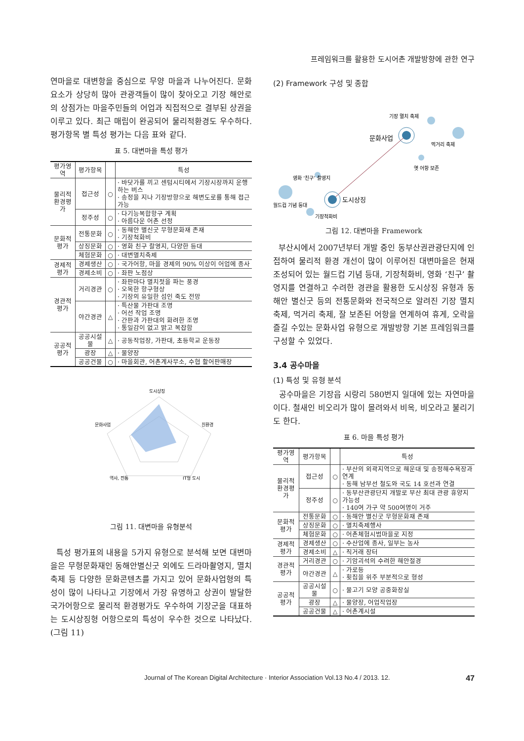프레임워크를 활용한 도시어촌 개발방향에 관한 연구
연마을로 대변항을 중심으로 무양 마을과 나누어진다. 문화 요소가 상당히 많아 관광객들이 많이 찾아오고 기장 해안로의 상점가는 마을주민들의 어업과 직접적으로 결부된 상권을 이루고 있다. 최근 매립이 완공되어 물리적환경도 우수하다. 평가항목 별 특성 평가는 다음 표와 같다.
표 5. 대변마을 특성 평가
| 평가영역 | 평가항목 | | 특성 |
| --- | --- | --- | --- |
| 물리적 환경평가 | 접근성 | ○ | · 바닷가를 끼고 센텀시티에서 기장시장까지 운행하는 버스 · 송정을 지나 기장방향으로 해변도로를 통해 접근 가능 |
| | 정주성 | ○ | · 다기능복합항구 계획 · 아름다운 어촌 선정 |
| 문화적 평가 | 전통문화 | ○ | · 동해안 별신굿 무형문화재 존재 · 기장척화비 |
| | 상징문화 | ○ | · 영화 친구 촬영지, 다양한 등대 |
| | 체험문화 | ○ | · 대변멸치축제 |
| 경제적 평가 | 경제생산 | ○ | · 국가어항, 마을 경제의 90% 이상이 어업에 종사 |
| | 경제소비 | ○ | · 좌판 노점상 |
| 경관적 평가 | 거리경관 | ○ | · 좌판마다 멸치젓을 파는 풍경 · 오목한 항구형상 · 기장의 유일한 섬인 죽도 전망 |
| | 야간경관 | △ | · 특산물 가판대 조명 · 어선 작업 조명 · 간판과 가판대의 화려한 조명 · 통일감이 없고 밝고 복잡함 |
| 공공적 평가 | 공공시설물 | △ | · 공동작업장, 가판대, 초등학교 운동장 |
| | 광장 | △ | · 물양장 |
| | 공공건물 | ○ | · 마을회관, 어촌계사무소, 수협 활어판매장 |
도시상징
문화사업
친환경
역사, 전통
IT형 도시
그림 11. 대변마을 유형분석
특성 평가표의 내용을 5가지 유형으로 분석해 보면 대변마을은 무형문화재인 동해안별신굿 외에도 드라마촬영지, 멸치축제 등 다양한 문화콘텐츠를 가지고 있어 문화사업형의 특성이 많이 나타나고 기장에서 가장 유명하고 상권이 발달한 국가어항으로 물리적 환경평가도 우수하여 기장군을 대표하는 도시상징형 어항으로의 특성이 우수한 것으로 나타났다.(그림 11)
(2) Framework 구성 및 종합
기장 멸치 축제
문화사업
먹거리 축제
옛 어항 보존
영화 ‘친구’ 촬영지
도시상징
월드컵 기념 등대
기장척화비
그림 12. 대변마을 Framework
부산시에서 2007년부터 개발 중인 동부산권관광단지에 인접하여 물리적 환경 개선이 많이 이루어진 대변마을은 현재 조성되어 있는 월드컵 기념 등대, 기장척화비, 영화 ‘친구’ 촬영지를 연결하고 수려한 경관을 활용한 도시상징 유형과 동해안 별신굿 등의 전통문화와 전국적으로 알려진 기장 멸치축제, 먹거리 축제, 잘 보존된 어항을 연계하여 휴게, 오락을 즐길 수있는 문화사업 유형으로 개발방향 기본 프레임워크를 구성할 수 있었다.
3.4 공수마을
(1) 특성 및 유형 분석
공수마을은 기장읍 시랑리 580번지 일대에 있는 자연마을이다. 철새인 비오리가 많이 몰려와서 비옥, 비오라고 불리기도 한다.
표 6. 마을 특성 평가
| 평가영역 | 평가항목 | | 특성 |
| --- | --- | --- | --- |
| 물리적 환경평가 | 접근성 | ○ | · 부산의 외곽지역으로 해운대 및 송정해수욕장과 연계 · 동해 남부선 철도와 국도 14 호선과 연결 |
| | 정주성 | ○ | · 동부산관광단지 개발로 부산 최대 관광 휴양지 가능성 · 140여 가구 약 500여명이 거주 |
| 문화적 평가 | 전통문화 | ○ | · 동해안 별신굿 무형문화재 존재 |
| | 상징문화 | ○ | · 멸치축제행사 |
| | 체험문화 | ○ | · 어촌체험시범마을로 지정 |
| 경제적 평가 | 경제생산 | ○ | · 수산업에 종사, 일부는 농사 |
| | 경제소비 | △ | · 직거래 장터 |
| 경관적 평가 | 거리경관 | ○ | · 기암괴석의 수려한 해안절경 |
| | 야간경관 | △ | · 가로등 · 횟집을 위주 부분적으로 형성 |
| 공공적 평가 | 공공시설물 | ○ | · 물고기 모양 공중화장실 |
| | 광장 | △ | · 물양장, 어업작업장 |
| | 공공건물 | △ | · 어촌계시설 |
Journal of The Korean Digital Architecture · Interior Association Vol.13 No.4 / 2013. 12. 47